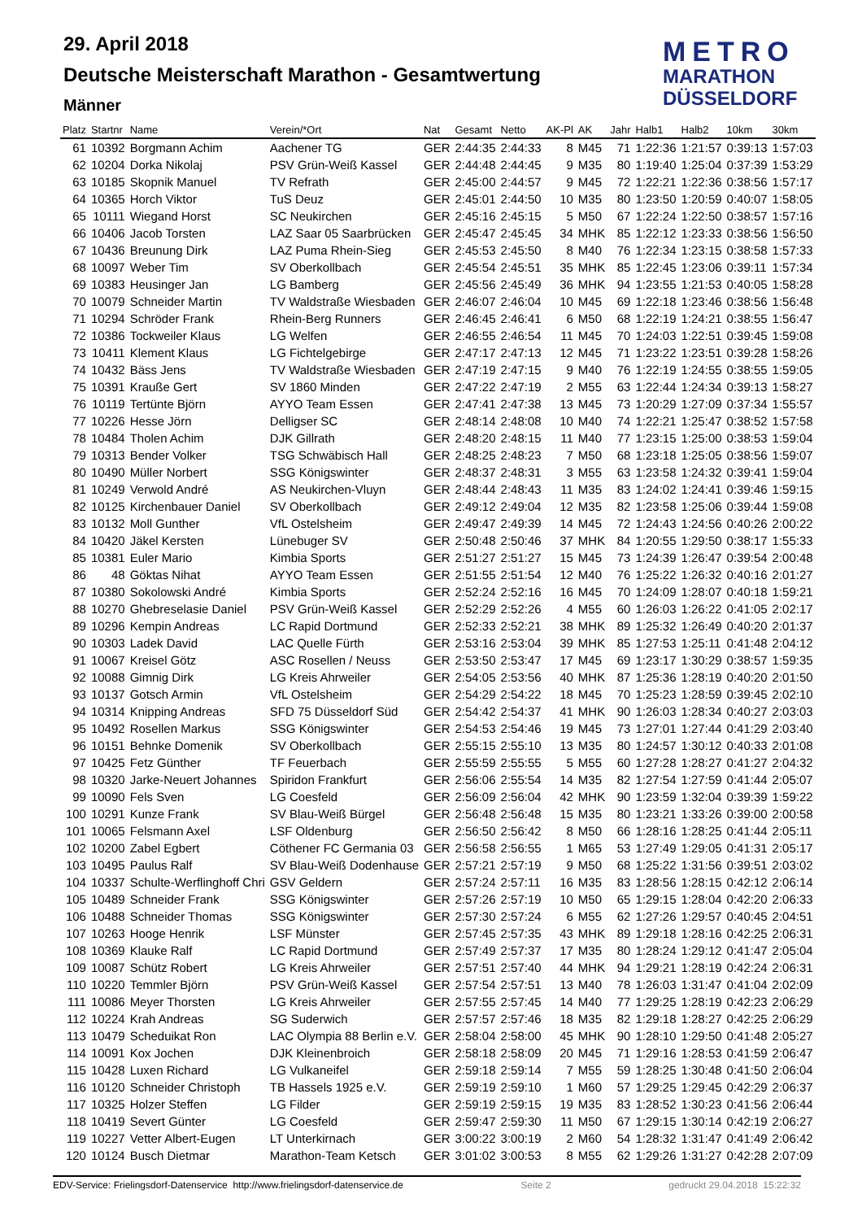29. April 2018
Deutsche Meisterschaft Marathon - Gesamtwertung
Männer
METRO
MARATHON
DÜSSELDORF
| Platz | Startnr | Name | Verein/*Ort | Nat | Gesamt | Netto | AK-Pl | AK | Jahr | Halb1 | Halb2 | 10km | 30km |
| --- | --- | --- | --- | --- | --- | --- | --- | --- | --- | --- | --- | --- | --- |
| 61 | 10392 | Borgmann Achim | Aachener TG | GER | 2:44:35 | 2:44:33 | 8 | M45 | 71 | 1:22:36 | 1:21:57 | 0:39:13 | 1:57:03 |
| 62 | 10204 | Dorka Nikolaj | PSV Grün-Weiß Kassel | GER | 2:44:48 | 2:44:45 | 9 | M35 | 80 | 1:19:40 | 1:25:04 | 0:37:39 | 1:53:29 |
| 63 | 10185 | Skopnik Manuel | TV Refrath | GER | 2:45:00 | 2:44:57 | 9 | M45 | 72 | 1:22:21 | 1:22:36 | 0:38:56 | 1:57:17 |
| 64 | 10365 | Horch Viktor | TuS Deuz | GER | 2:45:01 | 2:44:50 | 10 | M35 | 80 | 1:23:50 | 1:20:59 | 0:40:07 | 1:58:05 |
| 65 | 10111 | Wiegand Horst | SC Neukirchen | GER | 2:45:16 | 2:45:15 | 5 | M50 | 67 | 1:22:24 | 1:22:50 | 0:38:57 | 1:57:16 |
| 66 | 10406 | Jacob Torsten | LAZ Saar 05 Saarbrücken | GER | 2:45:47 | 2:45:45 | 34 | MHK | 85 | 1:22:12 | 1:23:33 | 0:38:56 | 1:56:50 |
| 67 | 10436 | Breunung Dirk | LAZ Puma Rhein-Sieg | GER | 2:45:53 | 2:45:50 | 8 | M40 | 76 | 1:22:34 | 1:23:15 | 0:38:58 | 1:57:33 |
| 68 | 10097 | Weber Tim | SV Oberkollbach | GER | 2:45:54 | 2:45:51 | 35 | MHK | 85 | 1:22:45 | 1:23:06 | 0:39:11 | 1:57:34 |
| 69 | 10383 | Heusinger Jan | LG Bamberg | GER | 2:45:56 | 2:45:49 | 36 | MHK | 94 | 1:23:55 | 1:21:53 | 0:40:05 | 1:58:28 |
| 70 | 10079 | Schneider Martin | TV Waldstraße Wiesbaden | GER | 2:46:07 | 2:46:04 | 10 | M45 | 69 | 1:22:18 | 1:23:46 | 0:38:56 | 1:56:48 |
| 71 | 10294 | Schröder Frank | Rhein-Berg Runners | GER | 2:46:45 | 2:46:41 | 6 | M50 | 68 | 1:22:19 | 1:24:21 | 0:38:55 | 1:56:47 |
| 72 | 10386 | Tockweiler Klaus | LG Welfen | GER | 2:46:55 | 2:46:54 | 11 | M45 | 70 | 1:24:03 | 1:22:51 | 0:39:45 | 1:59:08 |
| 73 | 10411 | Klement Klaus | LG Fichtelgebirge | GER | 2:47:17 | 2:47:13 | 12 | M45 | 71 | 1:23:22 | 1:23:51 | 0:39:28 | 1:58:26 |
| 74 | 10432 | Bäss Jens | TV Waldstraße Wiesbaden | GER | 2:47:19 | 2:47:15 | 9 | M40 | 76 | 1:22:19 | 1:24:55 | 0:38:55 | 1:59:05 |
| 75 | 10391 | Krauße Gert | SV 1860 Minden | GER | 2:47:22 | 2:47:19 | 2 | M55 | 63 | 1:22:44 | 1:24:34 | 0:39:13 | 1:58:27 |
| 76 | 10119 | Tertünte Björn | AYYO Team Essen | GER | 2:47:41 | 2:47:38 | 13 | M45 | 73 | 1:20:29 | 1:27:09 | 0:37:34 | 1:55:57 |
| 77 | 10226 | Hesse Jörn | Delligser SC | GER | 2:48:14 | 2:48:08 | 10 | M40 | 74 | 1:22:21 | 1:25:47 | 0:38:52 | 1:57:58 |
| 78 | 10484 | Tholen Achim | DJK Gillrath | GER | 2:48:20 | 2:48:15 | 11 | M40 | 77 | 1:23:15 | 1:25:00 | 0:38:53 | 1:59:04 |
| 79 | 10313 | Bender Volker | TSG Schwäbisch Hall | GER | 2:48:25 | 2:48:23 | 7 | M50 | 68 | 1:23:18 | 1:25:05 | 0:38:56 | 1:59:07 |
| 80 | 10490 | Müller Norbert | SSG Königswinter | GER | 2:48:37 | 2:48:31 | 3 | M55 | 63 | 1:23:58 | 1:24:32 | 0:39:41 | 1:59:04 |
| 81 | 10249 | Verwold André | AS Neukirchen-Vluyn | GER | 2:48:44 | 2:48:43 | 11 | M35 | 83 | 1:24:02 | 1:24:41 | 0:39:46 | 1:59:15 |
| 82 | 10125 | Kirchenbauer Daniel | SV Oberkollbach | GER | 2:49:12 | 2:49:04 | 12 | M35 | 82 | 1:23:58 | 1:25:06 | 0:39:44 | 1:59:08 |
| 83 | 10132 | Moll Gunther | VfL Ostelsheim | GER | 2:49:47 | 2:49:39 | 14 | M45 | 72 | 1:24:43 | 1:24:56 | 0:40:26 | 2:00:22 |
| 84 | 10420 | Jäkel Kersten | Lünebuger SV | GER | 2:50:48 | 2:50:46 | 37 | MHK | 84 | 1:20:55 | 1:29:50 | 0:38:17 | 1:55:33 |
| 85 | 10381 | Euler Mario | Kimbia Sports | GER | 2:51:27 | 2:51:27 | 15 | M45 | 73 | 1:24:39 | 1:26:47 | 0:39:54 | 2:00:48 |
| 86 | 48 | Göktas Nihat | AYYO Team Essen | GER | 2:51:55 | 2:51:54 | 12 | M40 | 76 | 1:25:22 | 1:26:32 | 0:40:16 | 2:01:27 |
| 87 | 10380 | Sokolowski André | Kimbia Sports | GER | 2:52:24 | 2:52:16 | 16 | M45 | 70 | 1:24:09 | 1:28:07 | 0:40:18 | 1:59:21 |
| 88 | 10270 | Ghebreselasie Daniel | PSV Grün-Weiß Kassel | GER | 2:52:29 | 2:52:26 | 4 | M55 | 60 | 1:26:03 | 1:26:22 | 0:41:05 | 2:02:17 |
| 89 | 10296 | Kempin Andreas | LC Rapid Dortmund | GER | 2:52:33 | 2:52:21 | 38 | MHK | 89 | 1:25:32 | 1:26:49 | 0:40:20 | 2:01:37 |
| 90 | 10303 | Ladek David | LAC Quelle Fürth | GER | 2:53:16 | 2:53:04 | 39 | MHK | 85 | 1:27:53 | 1:25:11 | 0:41:48 | 2:04:12 |
| 91 | 10067 | Kreisel Götz | ASC Rosellen / Neuss | GER | 2:53:50 | 2:53:47 | 17 | M45 | 69 | 1:23:17 | 1:30:29 | 0:38:57 | 1:59:35 |
| 92 | 10088 | Gimnig Dirk | LG Kreis Ahrweiler | GER | 2:54:05 | 2:53:56 | 40 | MHK | 87 | 1:25:36 | 1:28:19 | 0:40:20 | 2:01:50 |
| 93 | 10137 | Gotsch Armin | VfL Ostelsheim | GER | 2:54:29 | 2:54:22 | 18 | M45 | 70 | 1:25:23 | 1:28:59 | 0:39:45 | 2:02:10 |
| 94 | 10314 | Knipping Andreas | SFD 75 Düsseldorf Süd | GER | 2:54:42 | 2:54:37 | 41 | MHK | 90 | 1:26:03 | 1:28:34 | 0:40:27 | 2:03:03 |
| 95 | 10492 | Rosellen Markus | SSG Königswinter | GER | 2:54:53 | 2:54:46 | 19 | M45 | 73 | 1:27:01 | 1:27:44 | 0:41:29 | 2:03:40 |
| 96 | 10151 | Behnke Domenik | SV Oberkollbach | GER | 2:55:15 | 2:55:10 | 13 | M35 | 80 | 1:24:57 | 1:30:12 | 0:40:33 | 2:01:08 |
| 97 | 10425 | Fetz Günther | TF Feuerbach | GER | 2:55:59 | 2:55:55 | 5 | M55 | 60 | 1:27:28 | 1:28:27 | 0:41:27 | 2:04:32 |
| 98 | 10320 | Jarke-Neuert Johannes | Spiridon Frankfurt | GER | 2:56:06 | 2:55:54 | 14 | M35 | 82 | 1:27:54 | 1:27:59 | 0:41:44 | 2:05:07 |
| 99 | 10090 | Fels Sven | LG Coesfeld | GER | 2:56:09 | 2:56:04 | 42 | MHK | 90 | 1:23:59 | 1:32:04 | 0:39:39 | 1:59:22 |
| 100 | 10291 | Kunze Frank | SV Blau-Weiß Bürgel | GER | 2:56:48 | 2:56:48 | 15 | M35 | 80 | 1:23:21 | 1:33:26 | 0:39:00 | 2:00:58 |
| 101 | 10065 | Felsmann Axel | LSF Oldenburg | GER | 2:56:50 | 2:56:42 | 8 | M50 | 66 | 1:28:16 | 1:28:25 | 0:41:44 | 2:05:11 |
| 102 | 10200 | Zabel Egbert | Cöthener FC Germania 03 | GER | 2:56:58 | 2:56:55 | 1 | M65 | 53 | 1:27:49 | 1:29:05 | 0:41:31 | 2:05:17 |
| 103 | 10495 | Paulus Ralf | SV Blau-Weiß Dodenhause | GER | 2:57:21 | 2:57:19 | 9 | M50 | 68 | 1:25:22 | 1:31:56 | 0:39:51 | 2:03:02 |
| 104 | 10337 | Schulte-Werflinghoff Chri | GSV Geldern | GER | 2:57:24 | 2:57:11 | 16 | M35 | 83 | 1:28:56 | 1:28:15 | 0:42:12 | 2:06:14 |
| 105 | 10489 | Schneider Frank | SSG Königswinter | GER | 2:57:26 | 2:57:19 | 10 | M50 | 65 | 1:29:15 | 1:28:04 | 0:42:20 | 2:06:33 |
| 106 | 10488 | Schneider Thomas | SSG Königswinter | GER | 2:57:30 | 2:57:24 | 6 | M55 | 62 | 1:27:26 | 1:29:57 | 0:40:45 | 2:04:51 |
| 107 | 10263 | Hooge Henrik | LSF Münster | GER | 2:57:45 | 2:57:35 | 43 | MHK | 89 | 1:29:18 | 1:28:16 | 0:42:25 | 2:06:31 |
| 108 | 10369 | Klauke Ralf | LC Rapid Dortmund | GER | 2:57:49 | 2:57:37 | 17 | M35 | 80 | 1:28:24 | 1:29:12 | 0:41:47 | 2:05:04 |
| 109 | 10087 | Schütz Robert | LG Kreis Ahrweiler | GER | 2:57:51 | 2:57:40 | 44 | MHK | 94 | 1:29:21 | 1:28:19 | 0:42:24 | 2:06:31 |
| 110 | 10220 | Temmler Björn | PSV Grün-Weiß Kassel | GER | 2:57:54 | 2:57:51 | 13 | M40 | 78 | 1:26:03 | 1:31:47 | 0:41:04 | 2:02:09 |
| 111 | 10086 | Meyer Thorsten | LG Kreis Ahrweiler | GER | 2:57:55 | 2:57:45 | 14 | M40 | 77 | 1:29:25 | 1:28:19 | 0:42:23 | 2:06:29 |
| 112 | 10224 | Krah Andreas | SG Suderwich | GER | 2:57:57 | 2:57:46 | 18 | M35 | 82 | 1:29:18 | 1:28:27 | 0:42:25 | 2:06:29 |
| 113 | 10479 | Scheduikat Ron | LAC Olympia 88 Berlin e.V. | GER | 2:58:04 | 2:58:00 | 45 | MHK | 90 | 1:28:10 | 1:29:50 | 0:41:48 | 2:05:27 |
| 114 | 10091 | Kox Jochen | DJK Kleinenbroich | GER | 2:58:18 | 2:58:09 | 20 | M45 | 71 | 1:29:16 | 1:28:53 | 0:41:59 | 2:06:47 |
| 115 | 10428 | Luxen Richard | LG Vulkaneifel | GER | 2:59:18 | 2:59:14 | 7 | M55 | 59 | 1:28:25 | 1:30:48 | 0:41:50 | 2:06:04 |
| 116 | 10120 | Schneider Christoph | TB Hassels 1925 e.V. | GER | 2:59:19 | 2:59:10 | 1 | M60 | 57 | 1:29:25 | 1:29:45 | 0:42:29 | 2:06:37 |
| 117 | 10325 | Holzer Steffen | LG Filder | GER | 2:59:19 | 2:59:15 | 19 | M35 | 83 | 1:28:52 | 1:30:23 | 0:41:56 | 2:06:44 |
| 118 | 10419 | Severt Günter | LG Coesfeld | GER | 2:59:47 | 2:59:30 | 11 | M50 | 67 | 1:29:15 | 1:30:14 | 0:42:19 | 2:06:27 |
| 119 | 10227 | Vetter Albert-Eugen | LT Unterkirnach | GER | 3:00:22 | 3:00:19 | 2 | M60 | 54 | 1:28:32 | 1:31:47 | 0:41:49 | 2:06:42 |
| 120 | 10124 | Busch Dietmar | Marathon-Team Ketsch | GER | 3:01:02 | 3:00:53 | 8 | M55 | 62 | 1:29:26 | 1:31:27 | 0:42:28 | 2:07:09 |
EDV-Service: Frielingsdorf-Datenservice http://www.frielingsdorf-datenservice.de Seite 2 gedruckt 29.04.2018 15:22:32